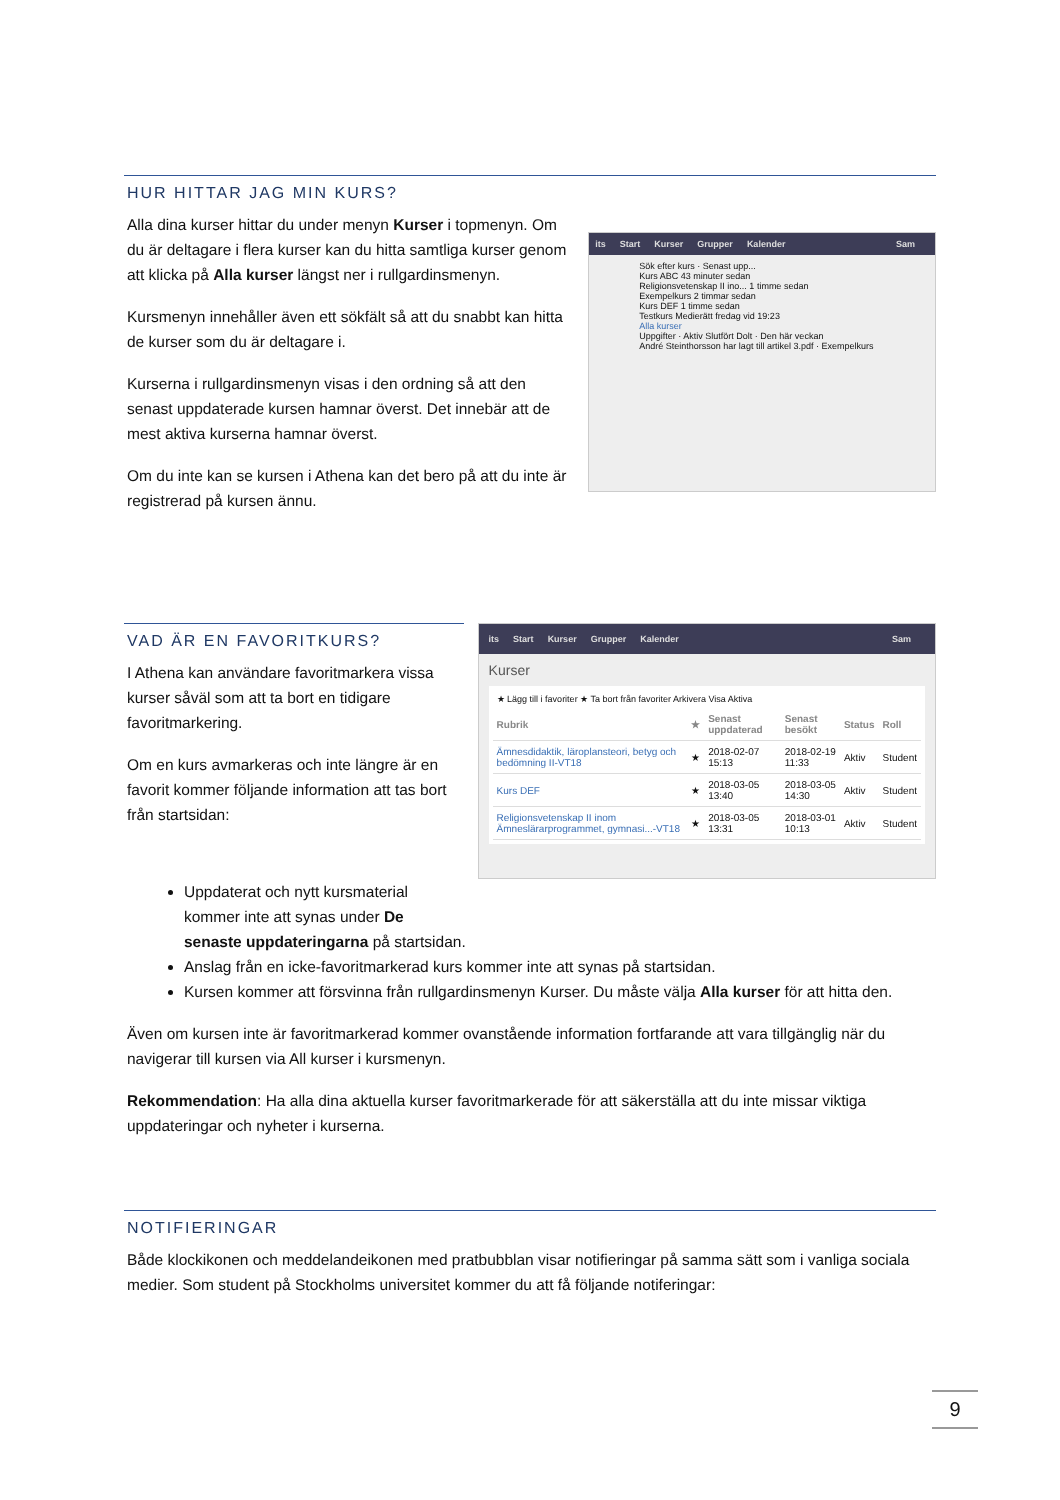HUR HITTAR JAG MIN KURS?
Alla dina kurser hittar du under menyn Kurser i topmenyn. Om du är deltagare i flera kurser kan du hitta samtliga kurser genom att klicka på Alla kurser längst ner i rullgardinsmenyn.
Kursmenyn innehåller även ett sökfält så att du snabbt kan hitta de kurser som du är deltagare i.
Kurserna i rullgardinsmenyn visas i den ordning så att den senast uppdaterade kursen hamnar överst. Det innebär att de mest aktiva kurserna hamnar överst.
Om du inte kan se kursen i Athena kan det bero på att du inte är registrerad på kursen ännu.
its Start Kurser Grupper Kalender Sam
Sök efter kurs · Senast upp...
Kurs ABC 43 minuter sedan
Religionsvetenskap II ino... 1 timme sedan
Exempelkurs 2 timmar sedan
Kurs DEF 1 timme sedan
Testkurs Medierätt fredag vid 19:23
Alla kurser
Uppgifter · Aktiv Slutfört Dolt · Den här veckan
André Steinthorsson har lagt till artikel 3.pdf · Exempelkurs
VAD ÄR EN FAVORITKURS?
I Athena kan användare favoritmarkera vissa kurser såväl som att ta bort en tidigare favoritmarkering.
Om en kurs avmarkeras och inte längre är en favorit kommer följande information att tas bort från startsidan:
its Start Kurser Grupper Kalender Sam
Kurser
★ Lägg till i favoriter ★ Ta bort från favoriter Arkivera Visa Aktiva
| Rubrik | ★ | Senast uppdaterad | Senast besökt | Status | Roll |
| --- | --- | --- | --- | --- | --- |
| Ämnesdidaktik, läroplansteori, betyg och bedömning II-VT18 | ★ | 2018-02-07 15:13 | 2018-02-19 11:33 | Aktiv | Student |
| Kurs DEF | ★ | 2018-03-05 13:40 | 2018-03-05 14:30 | Aktiv | Student |
| Religionsvetenskap II inom Ämneslärarprogrammet, gymnasi...-VT18 | ★ | 2018-03-05 13:31 | 2018-03-01 10:13 | Aktiv | Student |
Uppdaterat och nytt kursmaterial
kommer inte att synas under De
senaste uppdateringarna på startsidan.
Anslag från en icke-favoritmarkerad kurs kommer inte att synas på startsidan.
Kursen kommer att försvinna från rullgardinsmenyn Kurser. Du måste välja Alla kurser för att hitta den.
Även om kursen inte är favoritmarkerad kommer ovanstående information fortfarande att vara tillgänglig när du navigerar till kursen via All kurser i kursmenyn.
Rekommendation: Ha alla dina aktuella kurser favoritmarkerade för att säkerställa att du inte missar viktiga uppdateringar och nyheter i kurserna.
NOTIFIERINGAR
Både klockikonen och meddelandeikonen med pratbubblan visar notifieringar på samma sätt som i vanliga sociala medier. Som student på Stockholms universitet kommer du att få följande notiferingar:
9